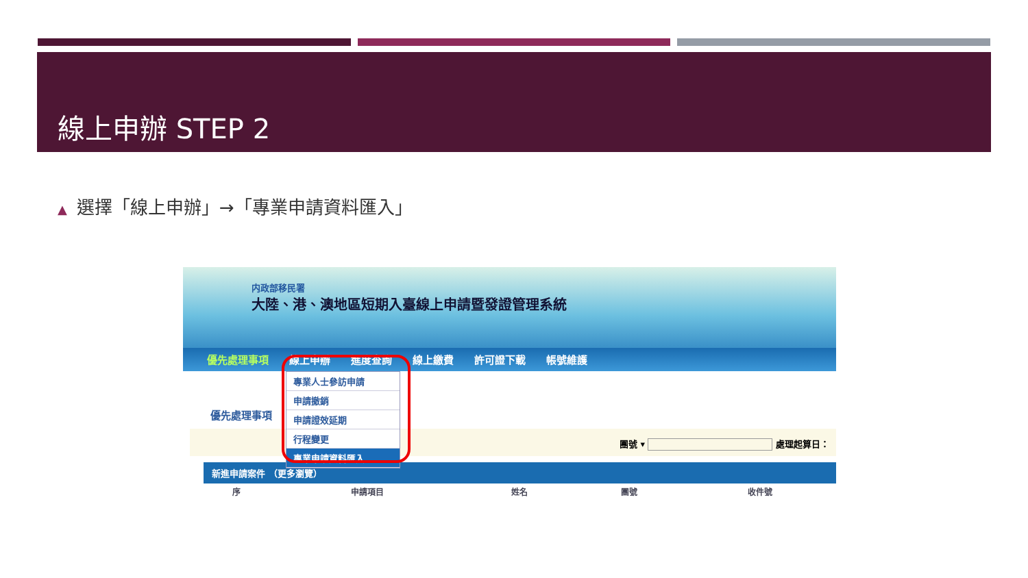線上申辦 STEP 2
▲ 選擇「線上申辦」→「專業申請資料匯入」
内政部移民署
大陸、港、澳地區短期入臺線上申請暨發證管理系統
優先處理事項 線上申辦 進度查詢 線上繳費 許可證下載 帳號維護
優先處理事項
團號 ▾ 處理起算日：
新進申請案件 （更多瀏覽）
| 序 | 申請項目 | 姓名 | 團號 | 收件號 |
| --- | --- | --- | --- | --- |
專業人士參訪申請
申請撤銷
申請證效延期
行程變更
專業申請資料匯入